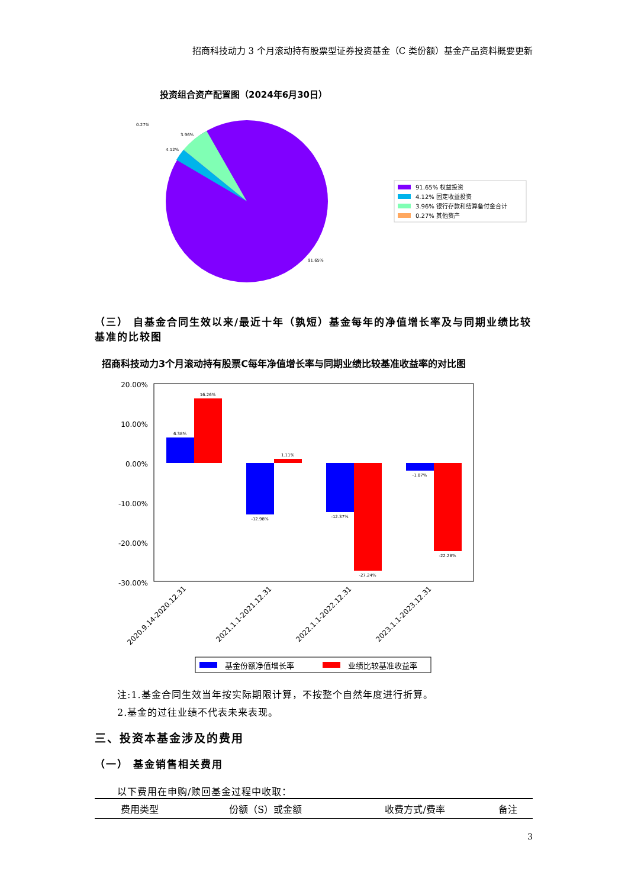招商科技动力 3 个月滚动持有股票型证券投资基金（C 类份额）基金产品资料概要更新
投资组合资产配置图（2024年6月30日）
0.27%
3.96%
4.12%
91.65%
91.65% 权益投资
4.12% 固定收益投资
3.96% 银行存款和结算备付金合计
0.27% 其他资产
（三） 自基金合同生效以来/最近十年（孰短）基金每年的净值增长率及与同期业绩比较基准的比较图
招商科技动力3个月滚动持有股票C每年净值增长率与同期业绩比较基准收益率的对比图
20.00%
10.00%
0.00%
-10.00%
-20.00%
-30.00%
6.38%
16.26%
-12.98%
1.11%
-12.37%
-27.24%
-1.87%
-22.28%
2020.9.14-2020.12.31
2021.1.1-2021.12.31
2022.1.1-2022.12.31
2023.1.1-2023.12.31
基金份额净值增长率
业绩比较基准收益率
注:1.基金合同生效当年按实际期限计算，不按整个自然年度进行折算。
2.基金的过往业绩不代表未来表现。
三、投资本基金涉及的费用
（一） 基金销售相关费用
以下费用在申购/赎回基金过程中收取：
| 费用类型 | 份额（S）或金额 | 收费方式/费率 | 备注 |
| --- | --- | --- | --- |
3